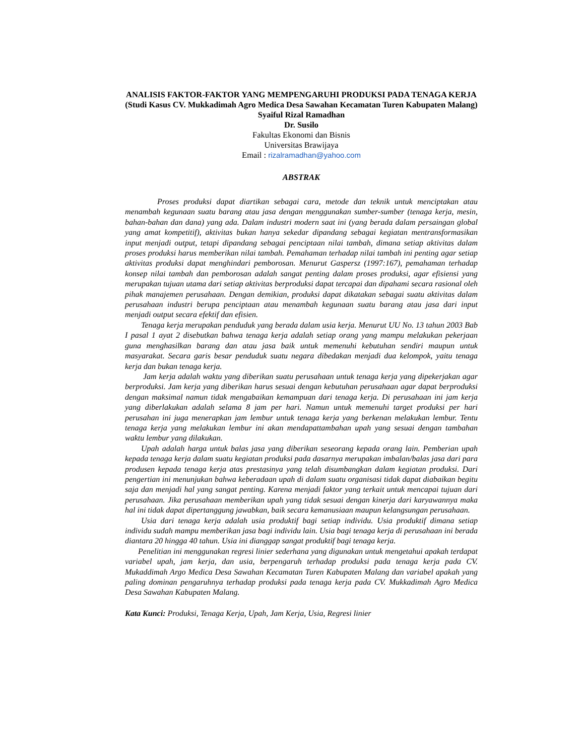ANALISIS FAKTOR-FAKTOR YANG MEMPENGARUHI PRODUKSI PADA TENAGA KERJA (Studi Kasus CV. Mukkadimah Agro Medica Desa Sawahan Kecamatan Turen Kabupaten Malang)
Syaiful Rizal Ramadhan
Dr. Susilo
Fakultas Ekonomi dan Bisnis
Universitas Brawijaya
Email : rizalramadhan@yahoo.com
ABSTRAK
Proses produksi dapat diartikan sebagai cara, metode dan teknik untuk menciptakan atau menambah kegunaan suatu barang atau jasa dengan menggunakan sumber-sumber (tenaga kerja, mesin, bahan-bahan dan dana) yang ada. Dalam industri modern saat ini (yang berada dalam persaingan global yang amat kompetitif), aktivitas bukan hanya sekedar dipandang sebagai kegiatan mentransformasikan input menjadi output, tetapi dipandang sebagai penciptaan nilai tambah, dimana setiap aktivitas dalam proses produksi harus memberikan nilai tambah. Pemahaman terhadap nilai tambah ini penting agar setiap aktivitas produksi dapat menghindari pemborosan. Menurut Gaspersz (1997:167), pemahaman terhadap konsep nilai tambah dan pemborosan adalah sangat penting dalam proses produksi, agar efisiensi yang merupakan tujuan utama dari setiap aktivitas berproduksi dapat tercapai dan dipahami secara rasional oleh pihak manajemen perusahaan. Dengan demikian, produksi dapat dikatakan sebagai suatu aktivitas dalam perusahaan industri berupa penciptaan atau menambah kegunaan suatu barang atau jasa dari input menjadi output secara efektif dan efisien.
Tenaga kerja merupakan penduduk yang berada dalam usia kerja. Menurut UU No. 13 tahun 2003 Bab I pasal 1 ayat 2 disebutkan bahwa tenaga kerja adalah setiap orang yang mampu melakukan pekerjaan guna menghasilkan barang dan atau jasa baik untuk memenuhi kebutuhan sendiri maupun untuk masyarakat. Secara garis besar penduduk suatu negara dibedakan menjadi dua kelompok, yaitu tenaga kerja dan bukan tenaga kerja.
Jam kerja adalah waktu yang diberikan suatu perusahaan untuk tenaga kerja yang dipekerjakan agar berproduksi. Jam kerja yang diberikan harus sesuai dengan kebutuhan perusahaan agar dapat berproduksi dengan maksimal namun tidak mengabaikan kemampuan dari tenaga kerja. Di perusahaan ini jam kerja yang diberlakukan adalah selama 8 jam per hari. Namun untuk memenuhi target produksi per hari perusahan ini juga menerapkan jam lembur untuk tenaga kerja yang berkenan melakukan lembur. Tentu tenaga kerja yang melakukan lembur ini akan mendapattambahan upah yang sesuai dengan tambahan waktu lembur yang dilakukan.
Upah adalah harga untuk balas jasa yang diberikan seseorang kepada orang lain. Pemberian upah kepada tenaga kerja dalam suatu kegiatan produksi pada dasarnya merupakan imbalan/balas jasa dari para produsen kepada tenaga kerja atas prestasinya yang telah disumbangkan dalam kegiatan produksi. Dari pengertian ini menunjukan bahwa keberadaan upah di dalam suatu organisasi tidak dapat diabaikan begitu saja dan menjadi hal yang sangat penting. Karena menjadi faktor yang terkait untuk mencapai tujuan dari perusahaan. Jika perusahaan memberikan upah yang tidak sesuai dengan kinerja dari karyawannya maka hal ini tidak dapat dipertanggung jawabkan, baik secara kemanusiaan maupun kelangsungan perusahaan.
Usia dari tenaga kerja adalah usia produktif bagi setiap individu. Usia produktif dimana setiap individu sudah mampu memberikan jasa bagi individu lain. Usia bagi tenaga kerja di perusahaan ini berada diantara 20 hingga 40 tahun. Usia ini dianggap sangat produktif bagi tenaga kerja.
Penelitian ini menggunakan regresi linier sederhana yang digunakan untuk mengetahui apakah terdapat variabel upah, jam kerja, dan usia, berpengaruh terhadap produksi pada tenaga kerja pada CV. Mukaddimah Argo Medica Desa Sawahan Kecamatan Turen Kabupaten Malang dan variabel apakah yang paling dominan pengaruhnya terhadap produksi pada tenaga kerja pada CV. Mukkadimah Agro Medica Desa Sawahan Kabupaten Malang.
Kata Kunci: Produksi, Tenaga Kerja, Upah, Jam Kerja, Usia, Regresi linier